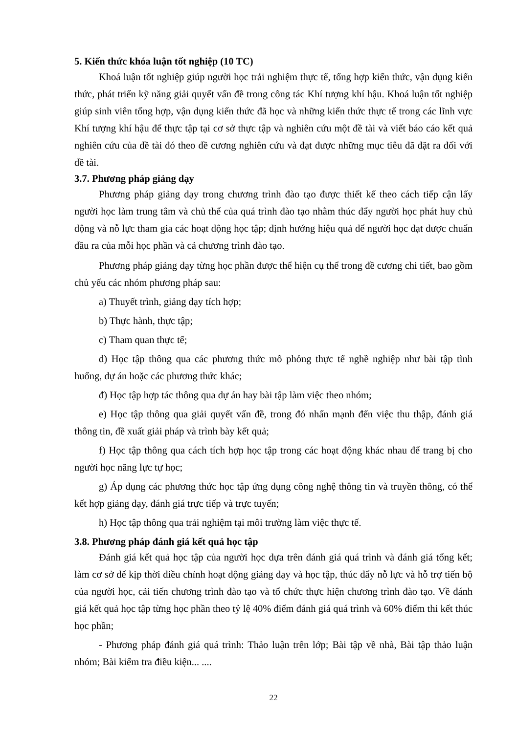5. Kiến thức khóa luận tốt nghiệp (10 TC)
Khoá luận tốt nghiệp giúp người học trải nghiệm thực tế, tổng hợp kiến thức, vận dụng kiến thức, phát triển kỹ năng giải quyết vấn đề trong công tác Khí tượng khí hậu. Khoá luận tốt nghiệp giúp sinh viên tổng hợp, vận dụng kiến thức đã học và những kiến thức thực tế trong các lĩnh vực Khí tượng khí hậu để thực tập tại cơ sở thực tập và nghiên cứu một đề tài và viết báo cáo kết quả nghiên cứu của đề tài đó theo đề cương nghiên cứu và đạt được những mục tiêu đã đặt ra đối với đề tài.
3.7. Phương pháp giảng dạy
Phương pháp giảng dạy trong chương trình đào tạo được thiết kế theo cách tiếp cận lấy người học làm trung tâm và chủ thể của quá trình đào tạo nhằm thúc đẩy người học phát huy chủ động và nỗ lực tham gia các hoạt động học tập; định hướng hiệu quả để người học đạt được chuẩn đầu ra của mỗi học phần và cả chương trình đào tạo.
Phương pháp giảng dạy từng học phần được thể hiện cụ thể trong đề cương chi tiết, bao gồm chủ yếu các nhóm phương pháp sau:
a) Thuyết trình, giảng dạy tích hợp;
b) Thực hành, thực tập;
c) Tham quan thực tế;
d) Học tập thông qua các phương thức mô phỏng thực tế nghề nghiệp như bài tập tình huống, dự án hoặc các phương thức khác;
đ) Học tập hợp tác thông qua dự án hay bài tập làm việc theo nhóm;
e) Học tập thông qua giải quyết vấn đề, trong đó nhấn mạnh đến việc thu thập, đánh giá thông tin, đề xuất giải pháp và trình bày kết quả;
f) Học tập thông qua cách tích hợp học tập trong các hoạt động khác nhau để trang bị cho người học năng lực tự học;
g) Áp dụng các phương thức học tập ứng dụng công nghệ thông tin và truyền thông, có thể kết hợp giảng dạy, đánh giá trực tiếp và trực tuyến;
h) Học tập thông qua trải nghiệm tại môi trường làm việc thực tế.
3.8. Phương pháp đánh giá kết quả học tập
Đánh giá kết quả học tập của người học dựa trên đánh giá quá trình và đánh giá tổng kết; làm cơ sở để kịp thời điều chỉnh hoạt động giảng dạy và học tập, thúc đẩy nỗ lực và hỗ trợ tiến bộ của người học, cải tiến chương trình đào tạo và tổ chức thực hiện chương trình đào tạo. Về đánh giá kết quả học tập từng học phần theo tỷ lệ 40% điểm đánh giá quá trình và 60% điểm thi kết thúc học phần;
- Phương pháp đánh giá quá trình: Thảo luận trên lớp; Bài tập về nhà, Bài tập thảo luận nhóm; Bài kiểm tra điều kiện... ....
22